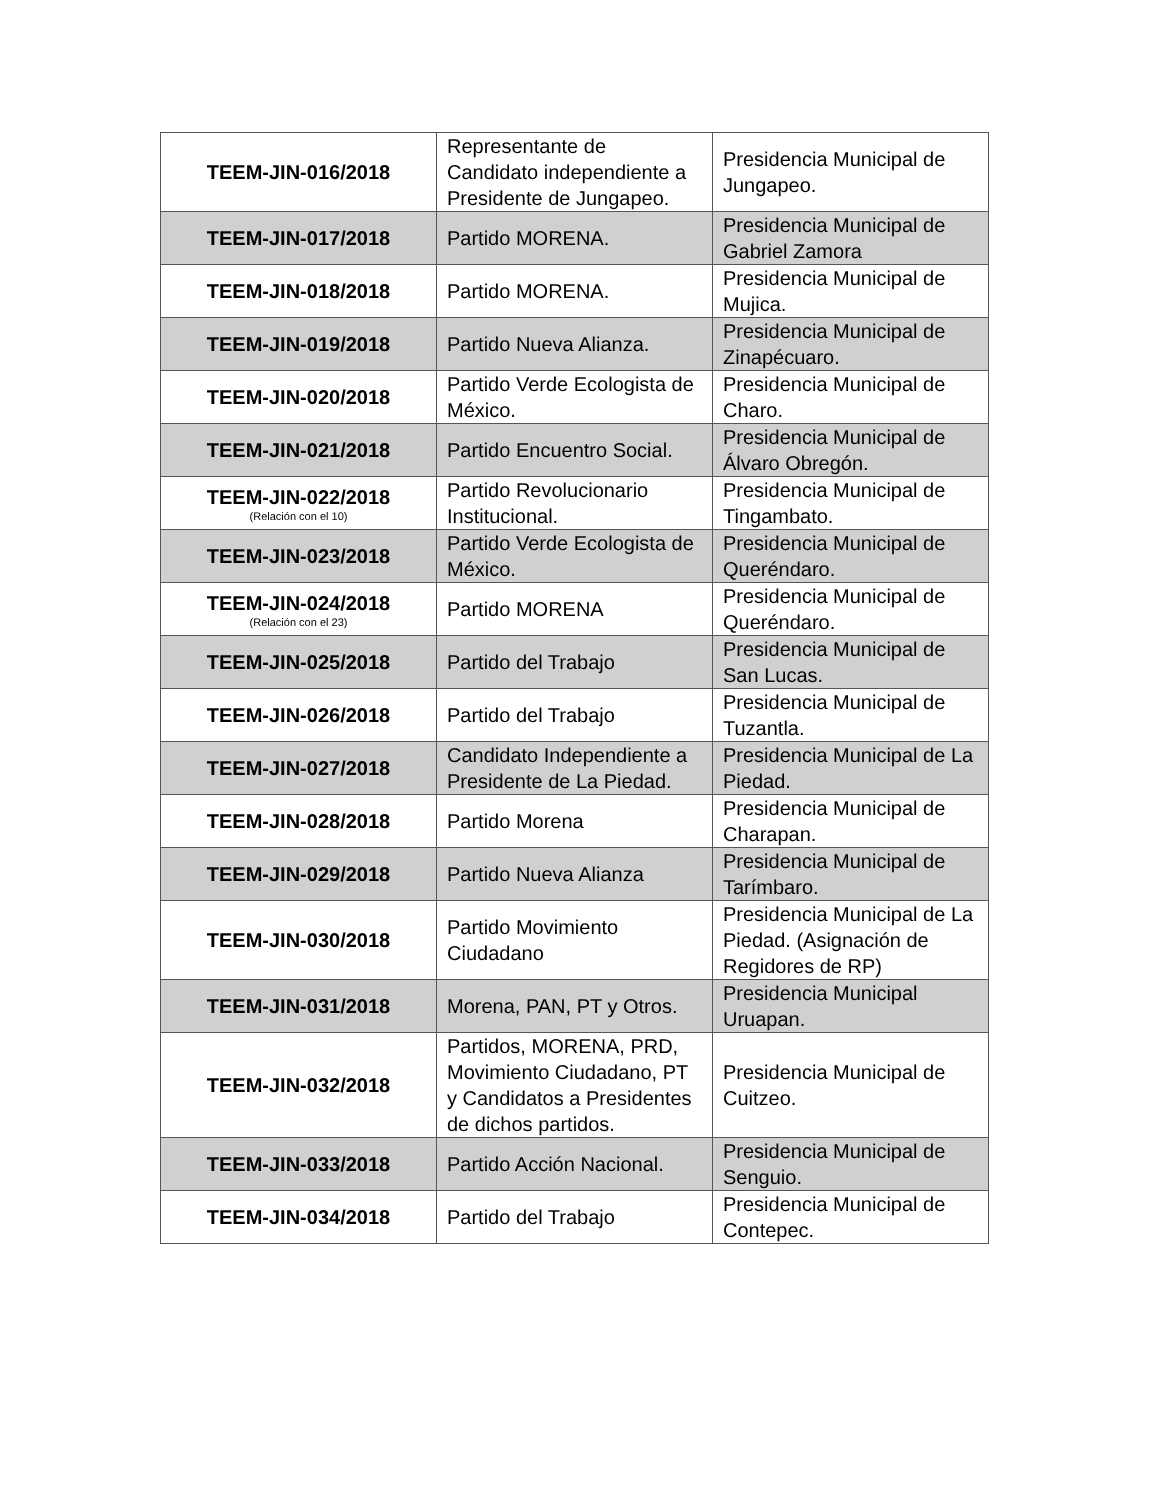| TEEM-JIN-016/2018 | Representante de Candidato independiente a Presidente de Jungapeo. | Presidencia Municipal de Jungapeo. |
| TEEM-JIN-017/2018 | Partido MORENA. | Presidencia Municipal de Gabriel Zamora |
| TEEM-JIN-018/2018 | Partido MORENA. | Presidencia Municipal de Mujica. |
| TEEM-JIN-019/2018 | Partido Nueva Alianza. | Presidencia Municipal de Zinapécuaro. |
| TEEM-JIN-020/2018 | Partido Verde Ecologista de México. | Presidencia Municipal de Charo. |
| TEEM-JIN-021/2018 | Partido Encuentro Social. | Presidencia Municipal de Álvaro Obregón. |
| TEEM-JIN-022/2018 (Relación con el 10) | Partido Revolucionario Institucional. | Presidencia Municipal de Tingambato. |
| TEEM-JIN-023/2018 | Partido Verde Ecologista de México. | Presidencia Municipal de Queréndaro. |
| TEEM-JIN-024/2018 (Relación con el 23) | Partido MORENA | Presidencia Municipal de Queréndaro. |
| TEEM-JIN-025/2018 | Partido del Trabajo | Presidencia Municipal de San Lucas. |
| TEEM-JIN-026/2018 | Partido del Trabajo | Presidencia Municipal de Tuzantla. |
| TEEM-JIN-027/2018 | Candidato Independiente a Presidente de La Piedad. | Presidencia Municipal de La Piedad. |
| TEEM-JIN-028/2018 | Partido Morena | Presidencia Municipal de Charapan. |
| TEEM-JIN-029/2018 | Partido Nueva Alianza | Presidencia Municipal de Tarímbaro. |
| TEEM-JIN-030/2018 | Partido Movimiento Ciudadano | Presidencia Municipal de La Piedad. (Asignación de Regidores de RP) |
| TEEM-JIN-031/2018 | Morena, PAN, PT y Otros. | Presidencia Municipal Uruapan. |
| TEEM-JIN-032/2018 | Partidos, MORENA, PRD, Movimiento Ciudadano, PT y Candidatos a Presidentes de dichos partidos. | Presidencia Municipal de Cuitzeo. |
| TEEM-JIN-033/2018 | Partido Acción Nacional. | Presidencia Municipal de Senguio. |
| TEEM-JIN-034/2018 | Partido del Trabajo | Presidencia Municipal de Contepec. |